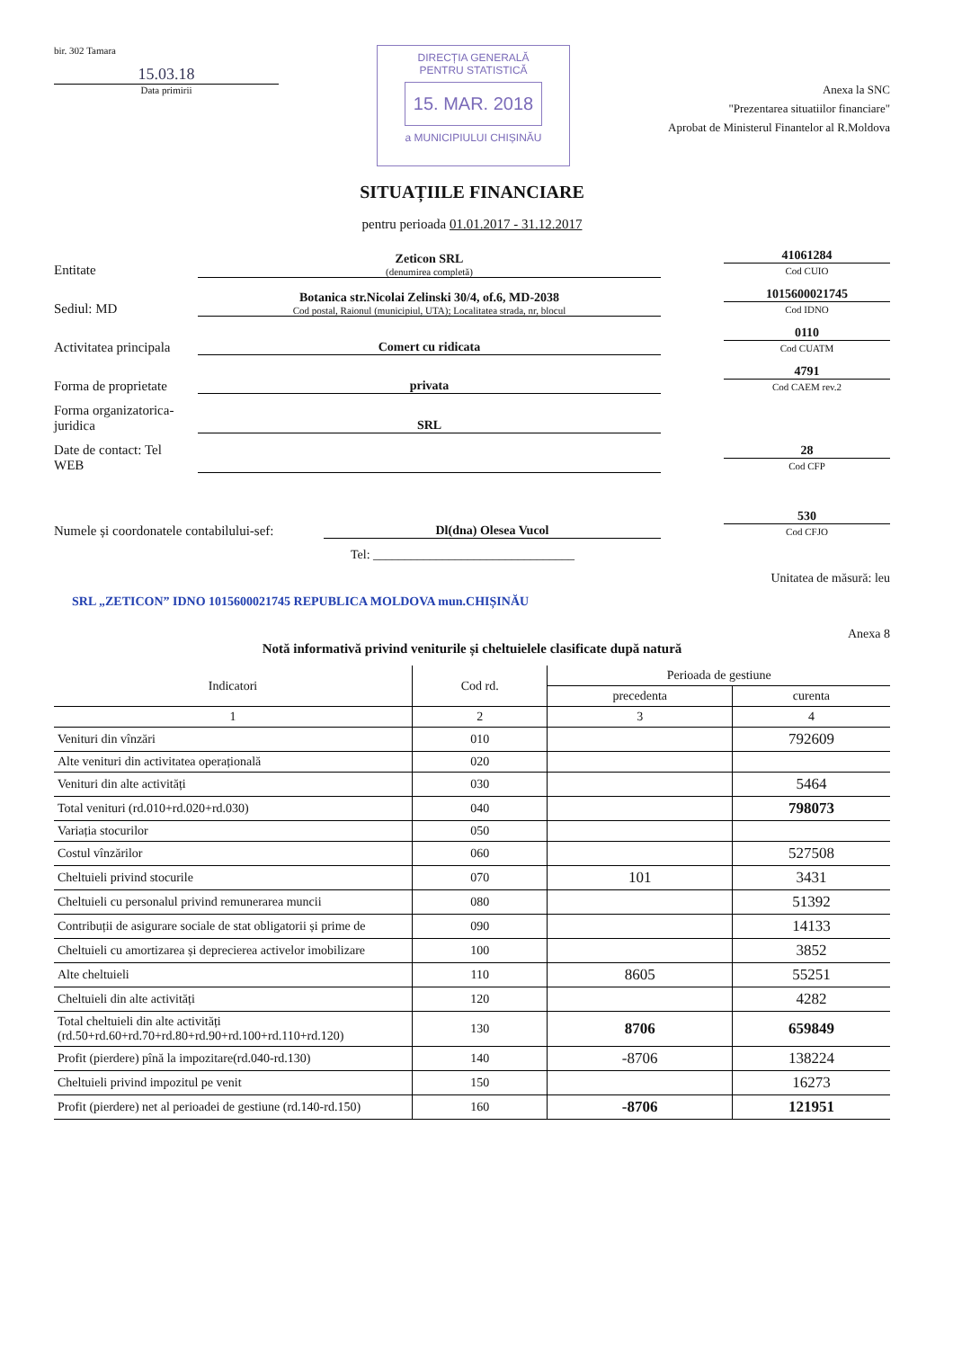bir. 302 Tamara
15.03.18
Data primirii
DIRECȚIA GENERALĂ
PENTRU STATISTICĂ
15. MAR. 2018
a MUNICIPIULUI CHIȘINĂU
Anexa la SNC
"Prezentarea situatiilor financiare"
Aprobat de Ministerul Finantelor al R.Moldova
SITUAȚIILE FINANCIARE
pentru perioada 01.01.2017 - 31.12.2017
Entitate
Zeticon SRL
(denumirea completă)
41061284
Cod CUIO
Sediul: MD
Botanica str.Nicolai Zelinski 30/4, of.6, MD-2038
Cod postal, Raionul (municipiul, UTA); Localitatea strada, nr, blocul
1015600021745
Cod IDNO
Activitatea principala
Comert cu ridicata
0110
Cod CUATM
Forma de proprietate
privata
4791
Cod CAEM rev.2
Forma organizatorica-juridica
SRL
Date de contact: Tel
WEB
28
Cod CFP
Numele și coordonatele contabilului-sef:
Dl(dna) Olesea Vucol
530
Cod CFJO
Tel: ________________________________
Unitatea de măsură: leu
SRL „ZETICON” IDNO 1015600021745 REPUBLICA MOLDOVA mun.CHIȘINĂU
Anexa 8
Notă informativă privind veniturile și cheltuielele clasificate după natură
| Indicatori | Cod rd. | Perioada de gestiune | |
| --- | --- | --- | --- |
| | | precedenta | curenta |
| 1 | 2 | 3 | 4 |
| Venituri din vînzări | 010 | | 792609 |
| Alte venituri din activitatea operațională | 020 | | |
| Venituri din alte activități | 030 | | 5464 |
| Total venituri (rd.010+rd.020+rd.030) | 040 | | 798073 |
| Variația stocurilor | 050 | | |
| Costul vînzărilor | 060 | | 527508 |
| Cheltuieli privind stocurile | 070 | 101 | 3431 |
| Cheltuieli cu personalul privind remunerarea muncii | 080 | | 51392 |
| Contribuții de asigurare sociale de stat obligatorii și prime de | 090 | | 14133 |
| Cheltuieli cu amortizarea și deprecierea activelor imobilizare | 100 | | 3852 |
| Alte cheltuieli | 110 | 8605 | 55251 |
| Cheltuieli din alte activități | 120 | | 4282 |
| Total cheltuieli din alte activități (rd.50+rd.60+rd.70+rd.80+rd.90+rd.100+rd.110+rd.120) | 130 | 8706 | 659849 |
| Profit (pierdere) pînă la impozitare(rd.040-rd.130) | 140 | -8706 | 138224 |
| Cheltuieli privind impozitul pe venit | 150 | | 16273 |
| Profit (pierdere) net al perioadei de gestiune (rd.140-rd.150) | 160 | -8706 | 121951 |